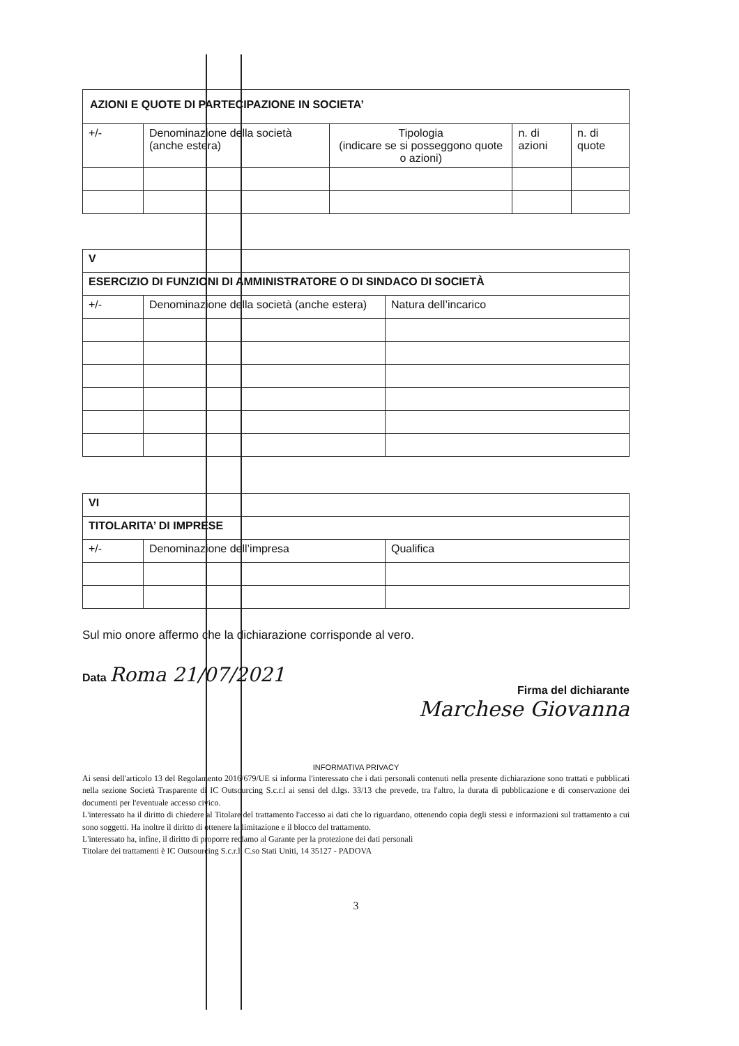| AZIONI E QUOTE DI PARTECIPAZIONE IN SOCIETA’ | | | | |
| --- | --- | --- | --- | --- |
| +/- | Denominazione della società (anche estera) | Tipologia (indicare se si posseggono quote o azioni) | n. di azioni | n. di quote |
| V | | |
| --- | --- | --- |
| ESERCIZIO DI FUNZIONI DI AMMINISTRATORE O DI SINDACO DI SOCIETÀ | | |
| +/- | Denominazione della società (anche estera) | Natura dell’incarico |
| VI | | |
| --- | --- | --- |
| TITOLARITA’ DI IMPRESE | | |
| +/- | Denominazione dell’impresa | Qualifica |
Sul mio onore affermo che la dichiarazione corrisponde al vero.
Data Roma 21/07/2021
Firma del dichiarante
Marchese Giovanna
INFORMATIVA PRIVACY
Ai sensi dell'articolo 13 del Regolamento 2016/679/UE si informa l'interessato che i dati personali contenuti nella presente dichiarazione sono trattati e pubblicati nella sezione Società Trasparente di IC Outsourcing S.c.r.l ai sensi del d.lgs. 33/13 che prevede, tra l'altro, la durata di pubblicazione e di conservazione dei documenti per l'eventuale accesso civico.
L'interessato ha il diritto di chiedere al Titolare del trattamento l'accesso ai dati che lo riguardano, ottenendo copia degli stessi e informazioni sul trattamento a cui sono soggetti. Ha inoltre il diritto di ottenere la limitazione e il blocco del trattamento.
L'interessato ha, infine, il diritto di proporre reclamo al Garante per la protezione dei dati personali
Titolare dei trattamenti è IC Outsourcing S.c.r.l. C.so Stati Uniti, 14 35127 - PADOVA
3